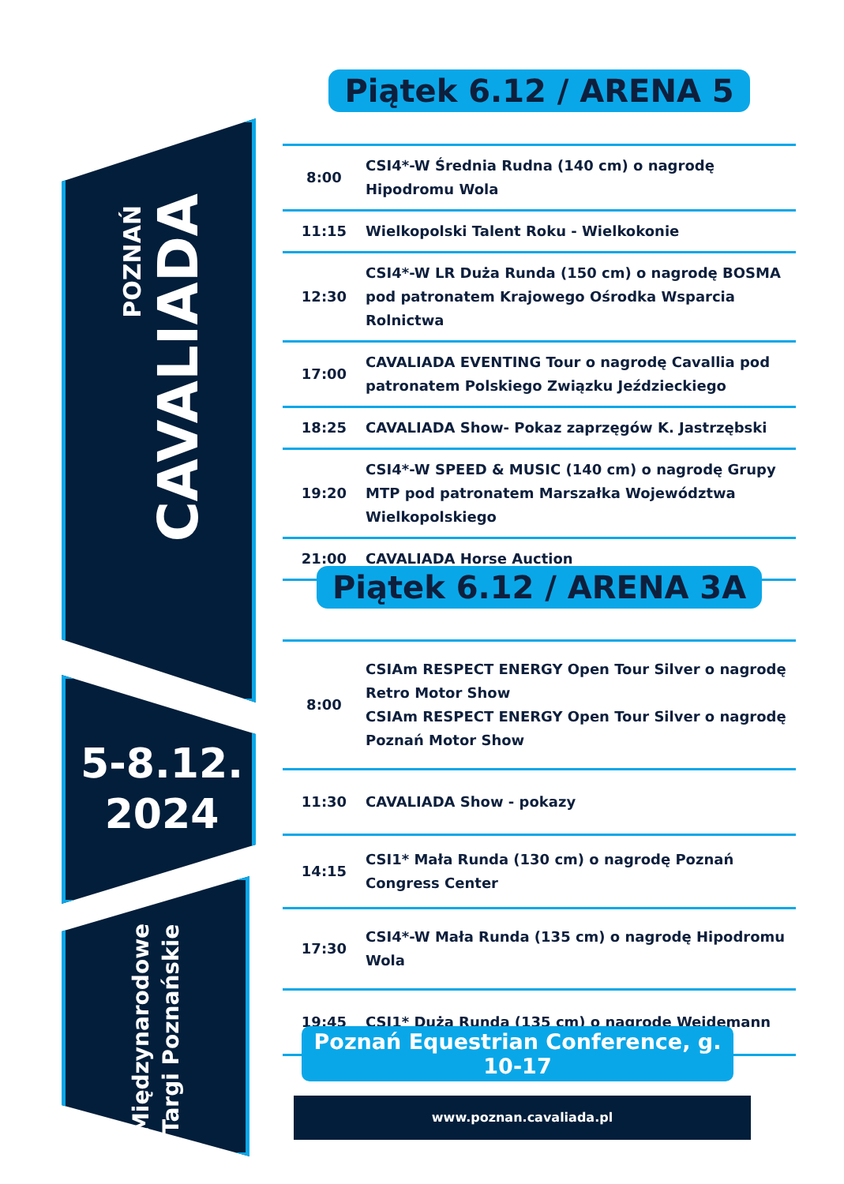POZNAŃ
CAVALIADA
5-8.12.
2024
Międzynarodowe
Targi Poznańskie
Piątek 6.12 / ARENA 5
| 8:00 | CSI4*-W Średnia Rudna (140 cm) o nagrodę Hipodromu Wola |
| 11:15 | Wielkopolski Talent Roku - Wielkokonie |
| 12:30 | CSI4*-W LR Duża Runda (150 cm) o nagrodę BOSMA pod patronatem Krajowego Ośrodka Wsparcia Rolnictwa |
| 17:00 | CAVALIADA EVENTING Tour o nagrodę Cavallia pod patronatem Polskiego Związku Jeździeckiego |
| 18:25 | CAVALIADA Show- Pokaz zaprzęgów K. Jastrzębski |
| 19:20 | CSI4*-W SPEED & MUSIC (140 cm) o nagrodę Grupy MTP pod patronatem Marszałka Województwa Wielkopolskiego |
| 21:00 | CAVALIADA Horse Auction |
Piątek 6.12 / ARENA 3A
| 8:00 | CSIAm RESPECT ENERGY Open Tour Silver o nagrodę Retro Motor Show CSIAm RESPECT ENERGY Open Tour Silver o nagrodę Poznań Motor Show |
| 11:30 | CAVALIADA Show - pokazy |
| 14:15 | CSI1* Mała Runda (130 cm) o nagrodę Poznań Congress Center |
| 17:30 | CSI4*-W Mała Runda (135 cm) o nagrodę Hipodromu Wola |
| 19:45 | CSI1* Duża Runda (135 cm) o nagrodę Weidemann |
Poznań Equestrian Conference, g. 10-17
www.poznan.cavaliada.pl